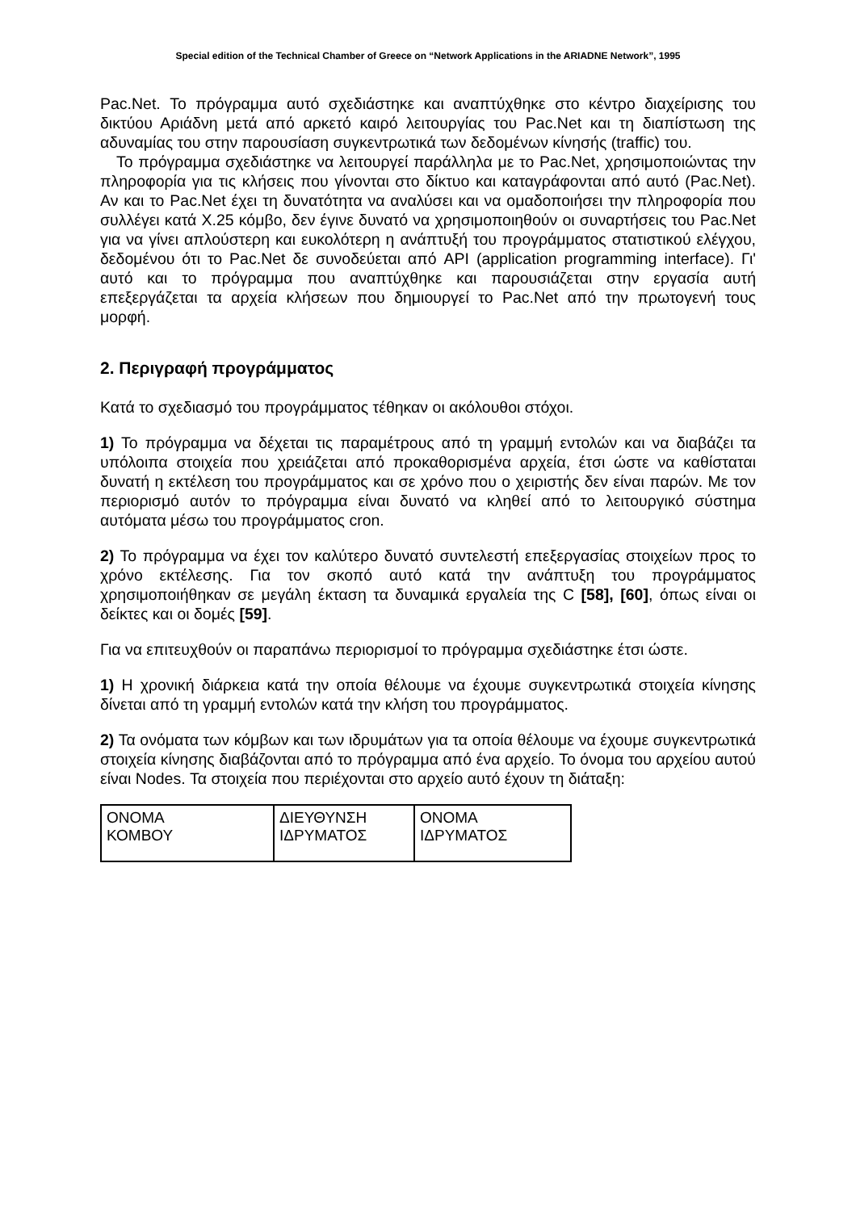Special edition of the Technical Chamber of Greece on “Network Applications in the ARIADNE Network”, 1995
Pac.Net. Το πρόγραμμα αυτό σχεδιάστηκε και αναπτύχθηκε στο κέντρο διαχείρισης του δικτύου Αριάδνη μετά από αρκετό καιρό λειτουργίας του Pac.Net και τη διαπίστωση της αδυναμίας του στην παρουσίαση συγκεντρωτικά των δεδομένων κίνησής (traffic) του.
Το πρόγραμμα σχεδιάστηκε να λειτουργεί παράλληλα με το Pac.Net, χρησιμοποιώντας την πληροφορία για τις κλήσεις που γίνονται στο δίκτυο και καταγράφονται από αυτό (Pac.Net). Αν και το Pac.Net έχει τη δυνατότητα να αναλύσει και να ομαδοποιήσει την πληροφορία που συλλέγει κατά X.25 κόμβο, δεν έγινε δυνατό να χρησιμοποιηθούν οι συναρτήσεις του Pac.Net για να γίνει απλούστερη και ευκολότερη η ανάπτυξή του προγράμματος στατιστικού ελέγχου, δεδομένου ότι το Pac.Net δε συνοδεύεται από API (application programming interface). Γι' αυτό και το πρόγραμμα που αναπτύχθηκε και παρουσιάζεται στην εργασία αυτή επεξεργάζεται τα αρχεία κλήσεων που δημιουργεί το Pac.Net από την πρωτογενή τους μορφή.
2. Περιγραφή προγράμματος
Κατά το σχεδιασμό του προγράμματος τέθηκαν οι ακόλουθοι στόχοι.
1) Το πρόγραμμα να δέχεται τις παραμέτρους από τη γραμμή εντολών και να διαβάζει τα υπόλοιπα στοιχεία που χρειάζεται από προκαθορισμένα αρχεία, έτσι ώστε να καθίσταται δυνατή η εκτέλεση του προγράμματος και σε χρόνο που ο χειριστής δεν είναι παρών. Με τον περιορισμό αυτόν το πρόγραμμα είναι δυνατό να κληθεί από το λειτουργικό σύστημα αυτόματα μέσω του προγράμματος cron.
2) Το πρόγραμμα να έχει τον καλύτερο δυνατό συντελεστή επεξεργασίας στοιχείων προς το χρόνο εκτέλεσης. Για τον σκοπό αυτό κατά την ανάπτυξη του προγράμματος χρησιμοποιήθηκαν σε μεγάλη έκταση τα δυναμικά εργαλεία της C [58], [60], όπως είναι οι δείκτες και οι δομές [59].
Για να επιτευχθούν οι παραπάνω περιορισμοί το πρόγραμμα σχεδιάστηκε έτσι ώστε.
1) Η χρονική διάρκεια κατά την οποία θέλουμε να έχουμε συγκεντρωτικά στοιχεία κίνησης δίνεται από τη γραμμή εντολών κατά την κλήση του προγράμματος.
2) Τα ονόματα των κόμβων και των ιδρυμάτων για τα οποία θέλουμε να έχουμε συγκεντρωτικά στοιχεία κίνησης διαβάζονται από το πρόγραμμα από ένα αρχείο. Το όνομα του αρχείου αυτού είναι Nodes. Τα στοιχεία που περιέχονται στο αρχείο αυτό έχουν τη διάταξη:
| ΟΝΟΜΑ ΚΟΜΒΟΥ | ΔΙΕΥΘΥΝΣΗ ΙΔΡΥΜΑΤΟΣ | ΟΝΟΜΑ ΙΔΡΥΜΑΤΟΣ |